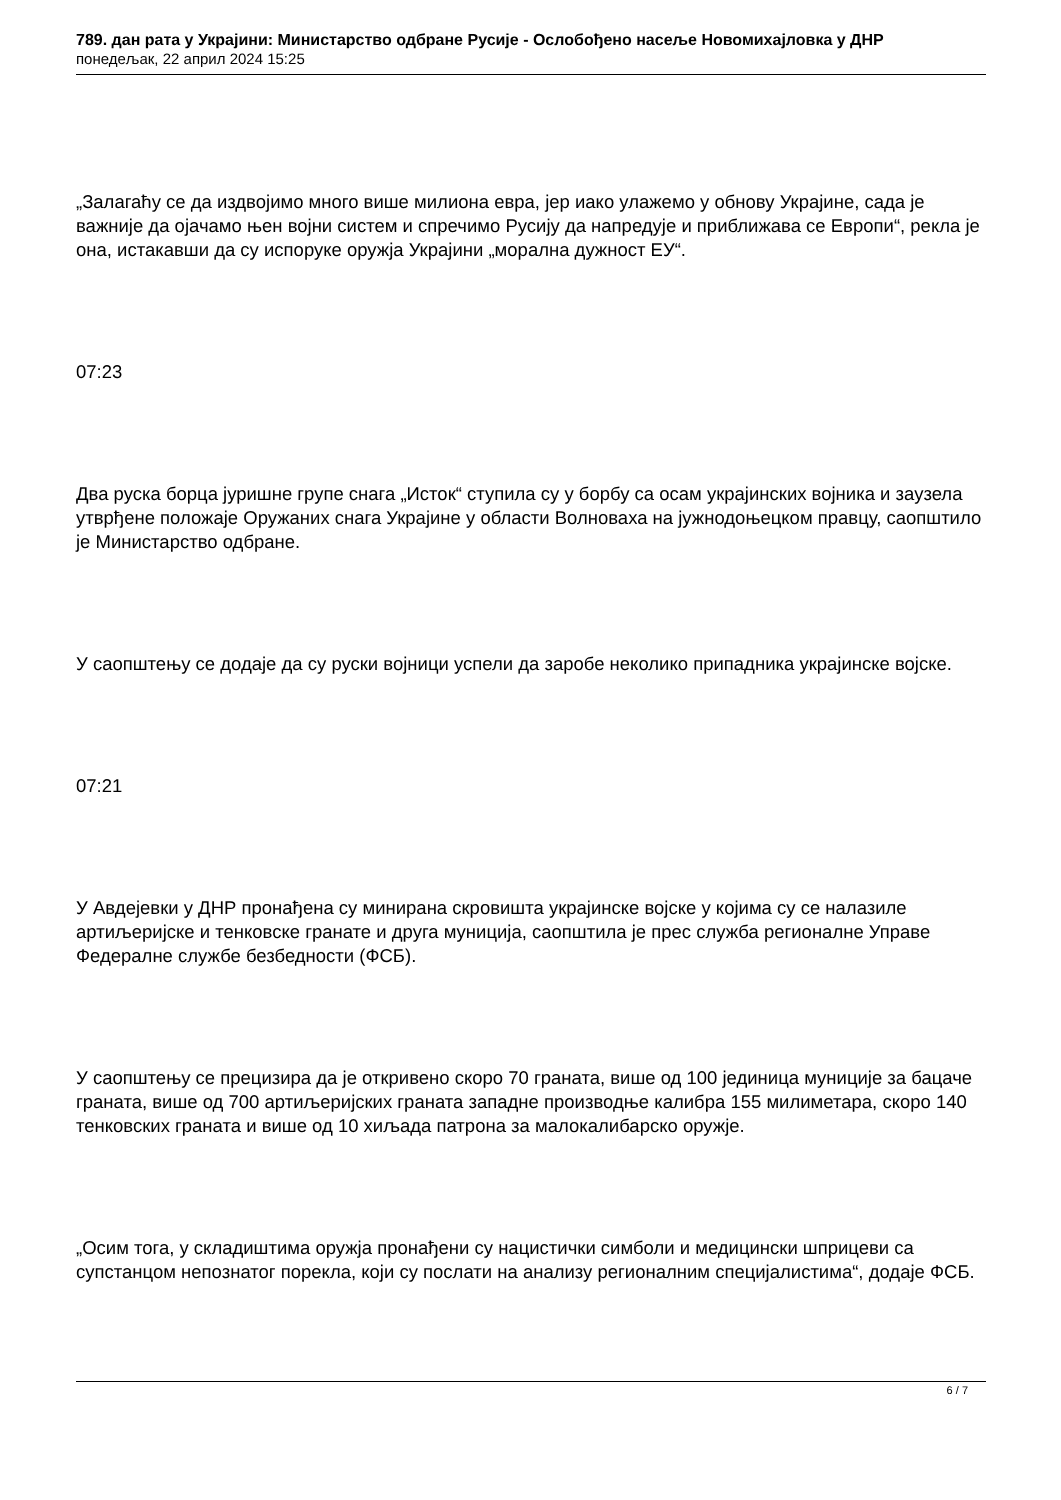789. дан рата у Украјини: Министарство одбране Русије - Ослобођено насеље Новомихајловка у ДНР
понедељак, 22 април 2024 15:25
„Залагаћу се да издвојимо много више милиона евра, јер иако улажемо у обнову Украјине, сада је важније да ојачамо њен војни систем и спречимо Русију да напредује и приближава се Европи“, рекла је она, истакавши да су испоруке оружја Украјини „морална дужност ЕУ“.
07:23
Два руска борца јуришне групе снага „Исток“ ступила су у борбу са осам украјинских војника и заузела утврђене положаје Оружаних снага Украјине у области Волноваха на јужнодоњецком правцу, саопштило је Министарство одбране.
У саопштењу се додаје да су руски војници успели да заробе неколико припадника украјинске војске.
07:21
У Авдејевки у ДНР пронађена су минирана скровишта украјинске војске у којима су се налазиле артиљеријске и тенковске гранате и друга муниција, саопштила је прес служба регионалне Управе Федералне службе безбедности (ФСБ).
У саопштењу се прецизира да је откривено скоро 70 граната, више од 100 јединица муниције за бацаче граната, више од 700 артиљеријских граната западне производње калибра 155 милиметара, скоро 140 тенковских граната и више од 10 хиљада патрона за малокалибарско оружје.
„Осим тога, у складиштима оружја пронађени су нацистички симболи и медицински шприцеви са супстанцом непознатог порекла, који су послати на анализу регионалним специјалистима“, додаје ФСБ.
6 / 7